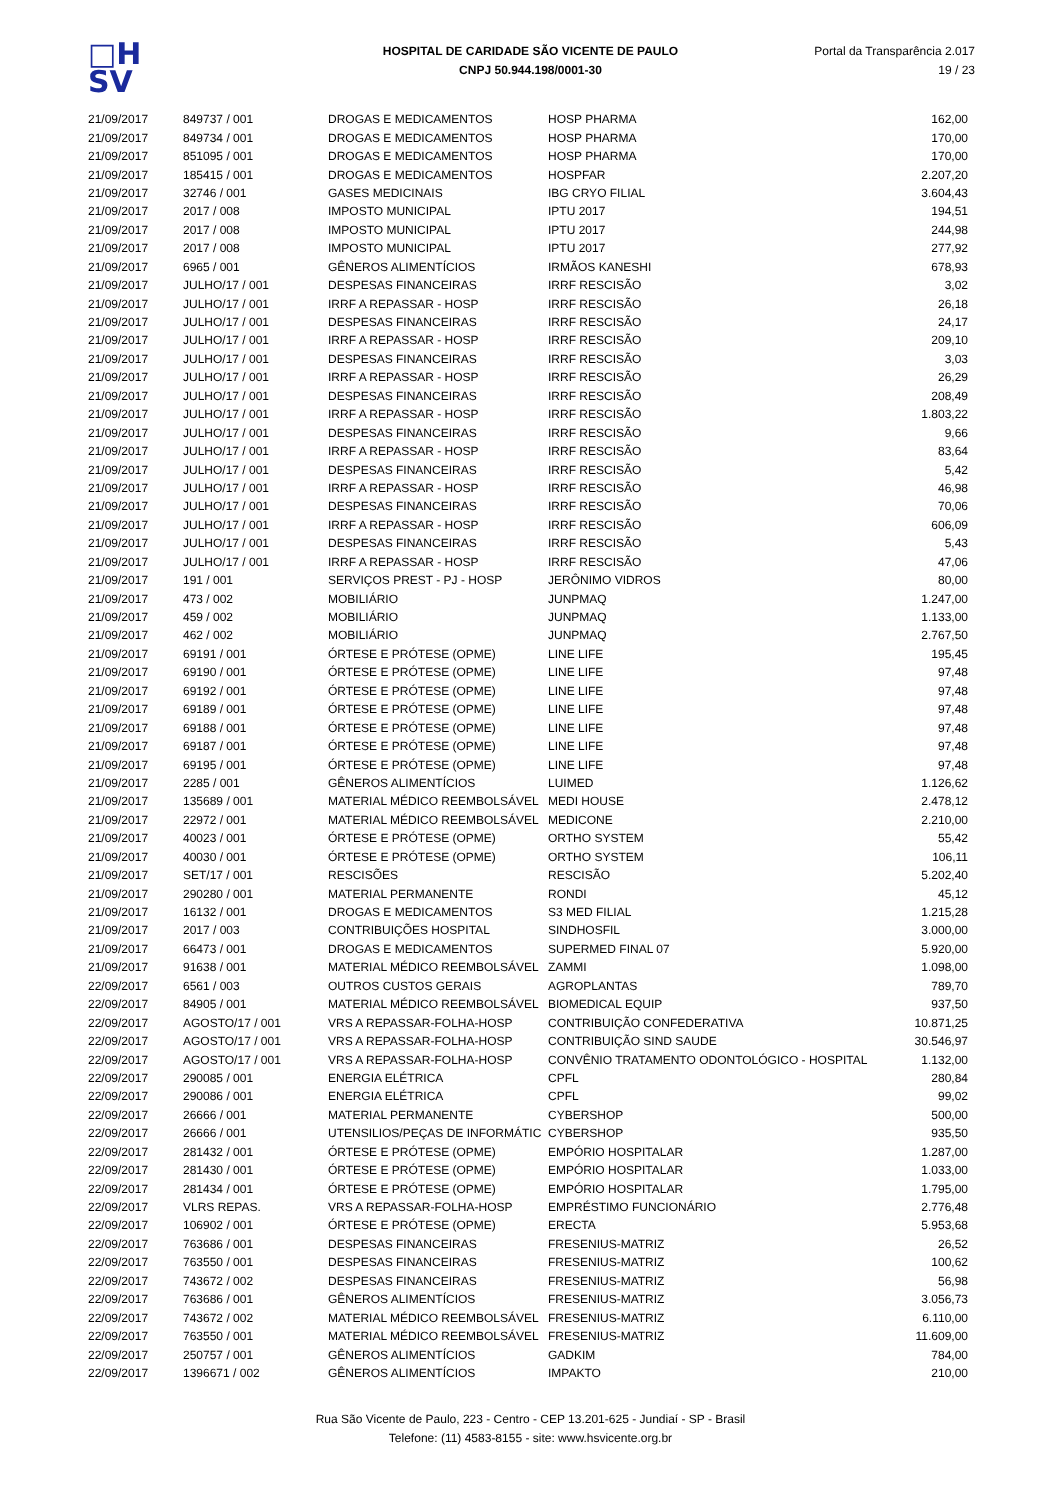□H
SV
HOSPITAL DE CARIDADE SÃO VICENTE DE PAULO
CNPJ 50.944.198/0001-30
Portal da Transparência 2.017
19 / 23
| 21/09/2017 | 849737 / 001 | DROGAS E MEDICAMENTOS | HOSP PHARMA | 162,00 |
| 21/09/2017 | 849734 / 001 | DROGAS E MEDICAMENTOS | HOSP PHARMA | 170,00 |
| 21/09/2017 | 851095 / 001 | DROGAS E MEDICAMENTOS | HOSP PHARMA | 170,00 |
| 21/09/2017 | 185415 / 001 | DROGAS E MEDICAMENTOS | HOSPFAR | 2.207,20 |
| 21/09/2017 | 32746 / 001 | GASES MEDICINAIS | IBG CRYO FILIAL | 3.604,43 |
| 21/09/2017 | 2017 / 008 | IMPOSTO MUNICIPAL | IPTU 2017 | 194,51 |
| 21/09/2017 | 2017 / 008 | IMPOSTO MUNICIPAL | IPTU 2017 | 244,98 |
| 21/09/2017 | 2017 / 008 | IMPOSTO MUNICIPAL | IPTU 2017 | 277,92 |
| 21/09/2017 | 6965 / 001 | GÊNEROS ALIMENTÍCIOS | IRMÃOS KANESHI | 678,93 |
| 21/09/2017 | JULHO/17 / 001 | DESPESAS FINANCEIRAS | IRRF RESCISÃO | 3,02 |
| 21/09/2017 | JULHO/17 / 001 | IRRF A REPASSAR - HOSP | IRRF RESCISÃO | 26,18 |
| 21/09/2017 | JULHO/17 / 001 | DESPESAS FINANCEIRAS | IRRF RESCISÃO | 24,17 |
| 21/09/2017 | JULHO/17 / 001 | IRRF A REPASSAR - HOSP | IRRF RESCISÃO | 209,10 |
| 21/09/2017 | JULHO/17 / 001 | DESPESAS FINANCEIRAS | IRRF RESCISÃO | 3,03 |
| 21/09/2017 | JULHO/17 / 001 | IRRF A REPASSAR - HOSP | IRRF RESCISÃO | 26,29 |
| 21/09/2017 | JULHO/17 / 001 | DESPESAS FINANCEIRAS | IRRF RESCISÃO | 208,49 |
| 21/09/2017 | JULHO/17 / 001 | IRRF A REPASSAR - HOSP | IRRF RESCISÃO | 1.803,22 |
| 21/09/2017 | JULHO/17 / 001 | DESPESAS FINANCEIRAS | IRRF RESCISÃO | 9,66 |
| 21/09/2017 | JULHO/17 / 001 | IRRF A REPASSAR - HOSP | IRRF RESCISÃO | 83,64 |
| 21/09/2017 | JULHO/17 / 001 | DESPESAS FINANCEIRAS | IRRF RESCISÃO | 5,42 |
| 21/09/2017 | JULHO/17 / 001 | IRRF A REPASSAR - HOSP | IRRF RESCISÃO | 46,98 |
| 21/09/2017 | JULHO/17 / 001 | DESPESAS FINANCEIRAS | IRRF RESCISÃO | 70,06 |
| 21/09/2017 | JULHO/17 / 001 | IRRF A REPASSAR - HOSP | IRRF RESCISÃO | 606,09 |
| 21/09/2017 | JULHO/17 / 001 | DESPESAS FINANCEIRAS | IRRF RESCISÃO | 5,43 |
| 21/09/2017 | JULHO/17 / 001 | IRRF A REPASSAR - HOSP | IRRF RESCISÃO | 47,06 |
| 21/09/2017 | 191 / 001 | SERVIÇOS PREST - PJ - HOSP | JERÔNIMO VIDROS | 80,00 |
| 21/09/2017 | 473 / 002 | MOBILIÁRIO | JUNPMAQ | 1.247,00 |
| 21/09/2017 | 459 / 002 | MOBILIÁRIO | JUNPMAQ | 1.133,00 |
| 21/09/2017 | 462 / 002 | MOBILIÁRIO | JUNPMAQ | 2.767,50 |
| 21/09/2017 | 69191 / 001 | ÓRTESE E PRÓTESE (OPME) | LINE LIFE | 195,45 |
| 21/09/2017 | 69190 / 001 | ÓRTESE E PRÓTESE (OPME) | LINE LIFE | 97,48 |
| 21/09/2017 | 69192 / 001 | ÓRTESE E PRÓTESE (OPME) | LINE LIFE | 97,48 |
| 21/09/2017 | 69189 / 001 | ÓRTESE E PRÓTESE (OPME) | LINE LIFE | 97,48 |
| 21/09/2017 | 69188 / 001 | ÓRTESE E PRÓTESE (OPME) | LINE LIFE | 97,48 |
| 21/09/2017 | 69187 / 001 | ÓRTESE E PRÓTESE (OPME) | LINE LIFE | 97,48 |
| 21/09/2017 | 69195 / 001 | ÓRTESE E PRÓTESE (OPME) | LINE LIFE | 97,48 |
| 21/09/2017 | 2285 / 001 | GÊNEROS ALIMENTÍCIOS | LUIMED | 1.126,62 |
| 21/09/2017 | 135689 / 001 | MATERIAL MÉDICO REEMBOLSÁVEL | MEDI HOUSE | 2.478,12 |
| 21/09/2017 | 22972 / 001 | MATERIAL MÉDICO REEMBOLSÁVEL | MEDICONE | 2.210,00 |
| 21/09/2017 | 40023 / 001 | ÓRTESE E PRÓTESE (OPME) | ORTHO SYSTEM | 55,42 |
| 21/09/2017 | 40030 / 001 | ÓRTESE E PRÓTESE (OPME) | ORTHO SYSTEM | 106,11 |
| 21/09/2017 | SET/17 / 001 | RESCISÕES | RESCISÃO | 5.202,40 |
| 21/09/2017 | 290280 / 001 | MATERIAL PERMANENTE | RONDI | 45,12 |
| 21/09/2017 | 16132 / 001 | DROGAS E MEDICAMENTOS | S3 MED FILIAL | 1.215,28 |
| 21/09/2017 | 2017 / 003 | CONTRIBUIÇÕES HOSPITAL | SINDHOSFIL | 3.000,00 |
| 21/09/2017 | 66473 / 001 | DROGAS E MEDICAMENTOS | SUPERMED FINAL 07 | 5.920,00 |
| 21/09/2017 | 91638 / 001 | MATERIAL MÉDICO REEMBOLSÁVEL | ZAMMI | 1.098,00 |
| 22/09/2017 | 6561 / 003 | OUTROS CUSTOS GERAIS | AGROPLANTAS | 789,70 |
| 22/09/2017 | 84905 / 001 | MATERIAL MÉDICO REEMBOLSÁVEL | BIOMEDICAL EQUIP | 937,50 |
| 22/09/2017 | AGOSTO/17 / 001 | VRS A REPASSAR-FOLHA-HOSP | CONTRIBUIÇÃO CONFEDERATIVA | 10.871,25 |
| 22/09/2017 | AGOSTO/17 / 001 | VRS A REPASSAR-FOLHA-HOSP | CONTRIBUIÇÃO SIND SAUDE | 30.546,97 |
| 22/09/2017 | AGOSTO/17 / 001 | VRS A REPASSAR-FOLHA-HOSP | CONVÊNIO TRATAMENTO ODONTOLÓGICO - HOSPITAL | 1.132,00 |
| 22/09/2017 | 290085 / 001 | ENERGIA ELÉTRICA | CPFL | 280,84 |
| 22/09/2017 | 290086 / 001 | ENERGIA ELÉTRICA | CPFL | 99,02 |
| 22/09/2017 | 26666 / 001 | MATERIAL PERMANENTE | CYBERSHOP | 500,00 |
| 22/09/2017 | 26666 / 001 | UTENSILIOS/PEÇAS DE INFORMÁTIC | CYBERSHOP | 935,50 |
| 22/09/2017 | 281432 / 001 | ÓRTESE E PRÓTESE (OPME) | EMPÓRIO HOSPITALAR | 1.287,00 |
| 22/09/2017 | 281430 / 001 | ÓRTESE E PRÓTESE (OPME) | EMPÓRIO HOSPITALAR | 1.033,00 |
| 22/09/2017 | 281434 / 001 | ÓRTESE E PRÓTESE (OPME) | EMPÓRIO HOSPITALAR | 1.795,00 |
| 22/09/2017 | VLRS REPAS. | VRS A REPASSAR-FOLHA-HOSP | EMPRÉSTIMO FUNCIONÁRIO | 2.776,48 |
| 22/09/2017 | 106902 / 001 | ÓRTESE E PRÓTESE (OPME) | ERECTA | 5.953,68 |
| 22/09/2017 | 763686 / 001 | DESPESAS FINANCEIRAS | FRESENIUS-MATRIZ | 26,52 |
| 22/09/2017 | 763550 / 001 | DESPESAS FINANCEIRAS | FRESENIUS-MATRIZ | 100,62 |
| 22/09/2017 | 743672 / 002 | DESPESAS FINANCEIRAS | FRESENIUS-MATRIZ | 56,98 |
| 22/09/2017 | 763686 / 001 | GÊNEROS ALIMENTÍCIOS | FRESENIUS-MATRIZ | 3.056,73 |
| 22/09/2017 | 743672 / 002 | MATERIAL MÉDICO REEMBOLSÁVEL | FRESENIUS-MATRIZ | 6.110,00 |
| 22/09/2017 | 763550 / 001 | MATERIAL MÉDICO REEMBOLSÁVEL | FRESENIUS-MATRIZ | 11.609,00 |
| 22/09/2017 | 250757 / 001 | GÊNEROS ALIMENTÍCIOS | GADKIM | 784,00 |
| 22/09/2017 | 1396671 / 002 | GÊNEROS ALIMENTÍCIOS | IMPAKTO | 210,00 |
Rua São Vicente de Paulo, 223 - Centro - CEP 13.201-625 - Jundiaí - SP - Brasil
Telefone: (11) 4583-8155 - site: www.hsvicente.org.br